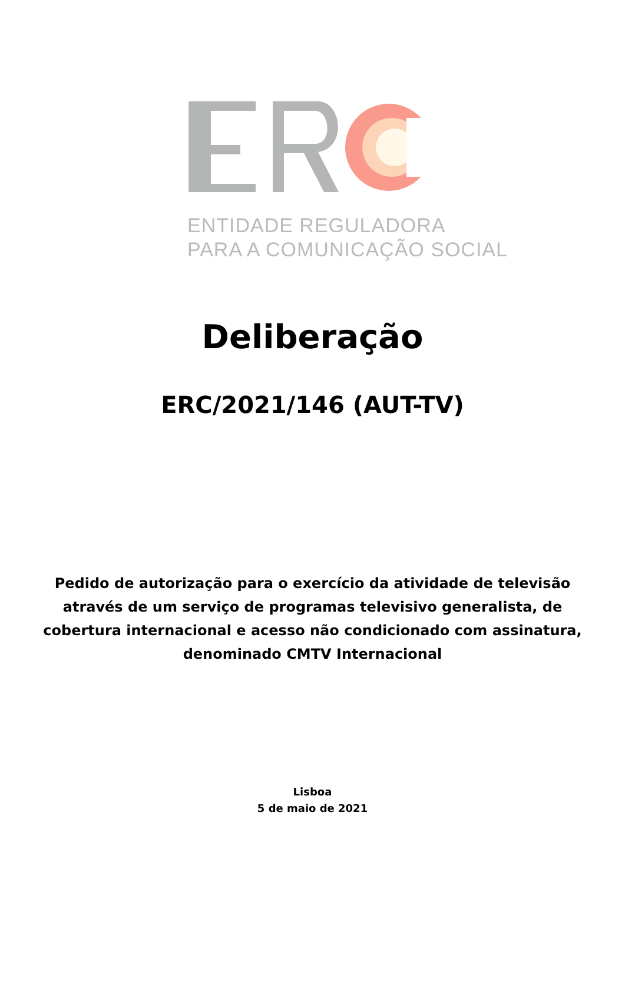ENTIDADE REGULADORA
PARA A COMUNICAÇÃO SOCIAL
Deliberação
ERC/2021/146 (AUT-TV)
Pedido de autorização para o exercício da atividade de televisão através de um serviço de programas televisivo generalista, de cobertura internacional e acesso não condicionado com assinatura, denominado CMTV Internacional
Lisboa
5 de maio de 2021